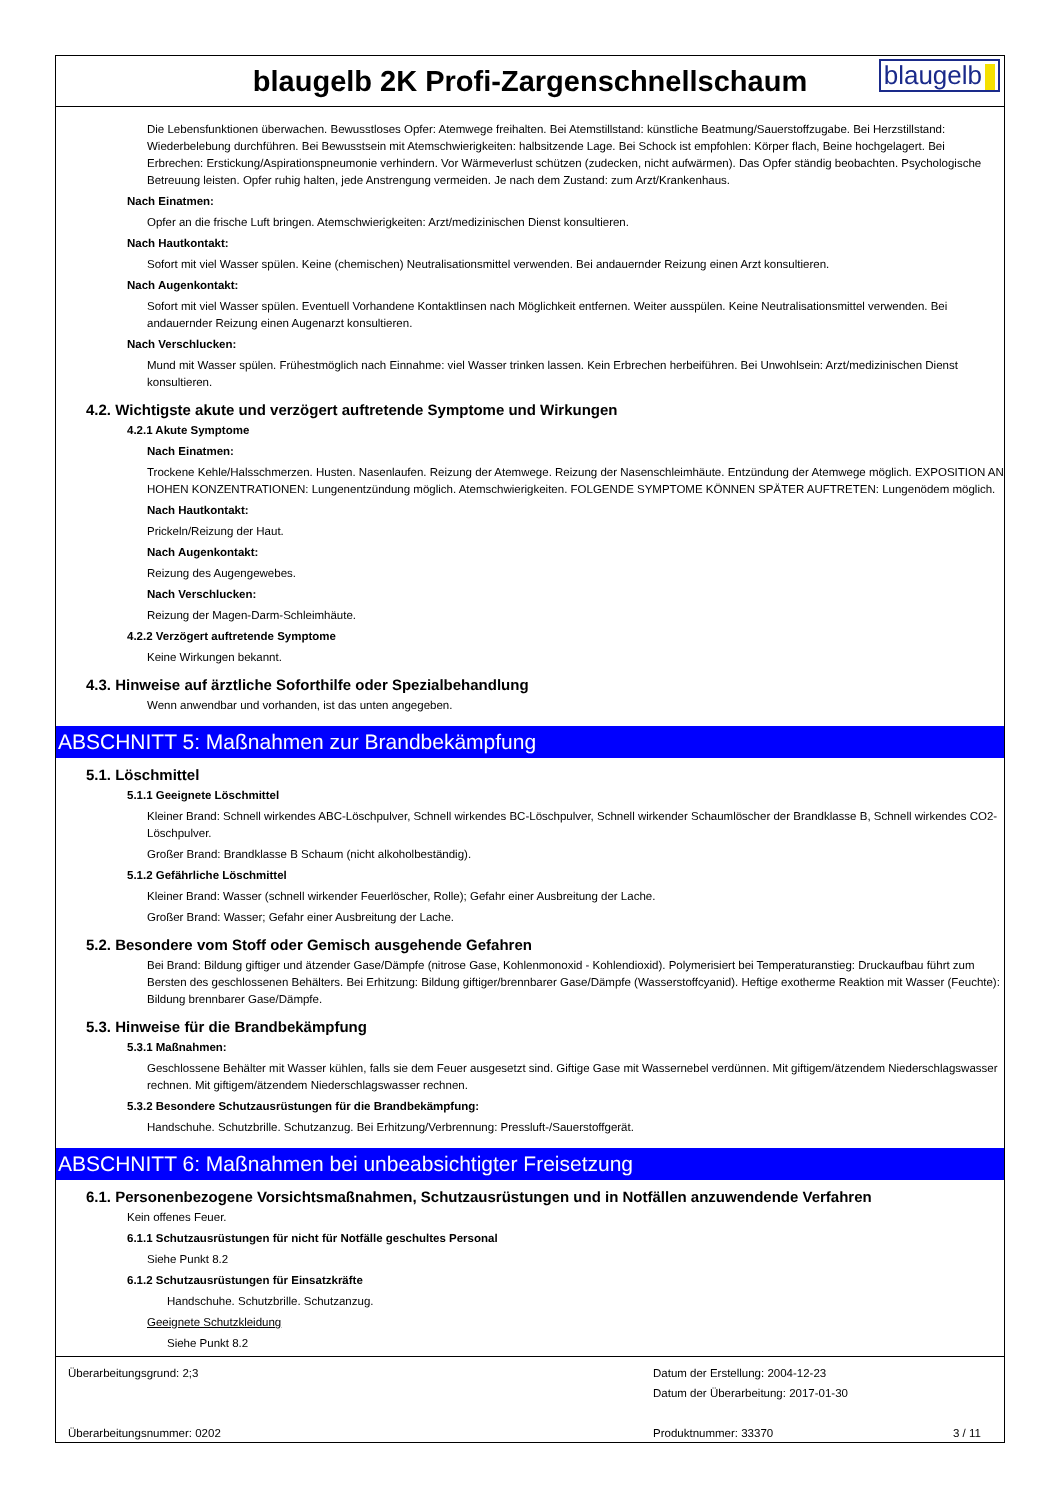blaugelb 2K Profi-Zargenschnellschaum
blaugelb
Die Lebensfunktionen überwachen. Bewusstloses Opfer: Atemwege freihalten. Bei Atemstillstand: künstliche Beatmung/Sauerstoffzugabe. Bei Herzstillstand: Wiederbelebung durchführen. Bei Bewusstsein mit Atemschwierigkeiten: halbsitzende Lage. Bei Schock ist empfohlen: Körper flach, Beine hochgelagert. Bei Erbrechen: Erstickung/Aspirationspneumonie verhindern. Vor Wärmeverlust schützen (zudecken, nicht aufwärmen). Das Opfer ständig beobachten. Psychologische Betreuung leisten. Opfer ruhig halten, jede Anstrengung vermeiden. Je nach dem Zustand: zum Arzt/Krankenhaus.
Nach Einatmen:
Opfer an die frische Luft bringen. Atemschwierigkeiten: Arzt/medizinischen Dienst konsultieren.
Nach Hautkontakt:
Sofort mit viel Wasser spülen. Keine (chemischen) Neutralisationsmittel verwenden. Bei andauernder Reizung einen Arzt konsultieren.
Nach Augenkontakt:
Sofort mit viel Wasser spülen. Eventuell Vorhandene Kontaktlinsen nach Möglichkeit entfernen. Weiter ausspülen. Keine Neutralisationsmittel verwenden. Bei andauernder Reizung einen Augenarzt konsultieren.
Nach Verschlucken:
Mund mit Wasser spülen. Frühestmöglich nach Einnahme: viel Wasser trinken lassen. Kein Erbrechen herbeiführen. Bei Unwohlsein: Arzt/medizinischen Dienst konsultieren.
4.2. Wichtigste akute und verzögert auftretende Symptome und Wirkungen
4.2.1 Akute Symptome
Nach Einatmen:
Trockene Kehle/Halsschmerzen. Husten. Nasenlaufen. Reizung der Atemwege. Reizung der Nasenschleimhäute. Entzündung der Atemwege möglich. EXPOSITION AN HOHEN KONZENTRATIONEN: Lungenentzündung möglich. Atemschwierigkeiten. FOLGENDE SYMPTOME KÖNNEN SPÄTER AUFTRETEN: Lungenödem möglich.
Nach Hautkontakt:
Prickeln/Reizung der Haut.
Nach Augenkontakt:
Reizung des Augengewebes.
Nach Verschlucken:
Reizung der Magen-Darm-Schleimhäute.
4.2.2 Verzögert auftretende Symptome
Keine Wirkungen bekannt.
4.3. Hinweise auf ärztliche Soforthilfe oder Spezialbehandlung
Wenn anwendbar und vorhanden, ist das unten angegeben.
ABSCHNITT 5: Maßnahmen zur Brandbekämpfung
5.1. Löschmittel
5.1.1 Geeignete Löschmittel
Kleiner Brand: Schnell wirkendes ABC-Löschpulver, Schnell wirkendes BC-Löschpulver, Schnell wirkender Schaumlöscher der Brandklasse B, Schnell wirkendes CO2-Löschpulver.
Großer Brand: Brandklasse B Schaum (nicht alkoholbeständig).
5.1.2 Gefährliche Löschmittel
Kleiner Brand: Wasser (schnell wirkender Feuerlöscher, Rolle); Gefahr einer Ausbreitung der Lache.
Großer Brand: Wasser; Gefahr einer Ausbreitung der Lache.
5.2. Besondere vom Stoff oder Gemisch ausgehende Gefahren
Bei Brand: Bildung giftiger und ätzender Gase/Dämpfe (nitrose Gase, Kohlenmonoxid - Kohlendioxid). Polymerisiert bei Temperaturanstieg: Druckaufbau führt zum Bersten des geschlossenen Behälters. Bei Erhitzung: Bildung giftiger/brennbarer Gase/Dämpfe (Wasserstoffcyanid). Heftige exotherme Reaktion mit Wasser (Feuchte): Bildung brennbarer Gase/Dämpfe.
5.3. Hinweise für die Brandbekämpfung
5.3.1 Maßnahmen:
Geschlossene Behälter mit Wasser kühlen, falls sie dem Feuer ausgesetzt sind. Giftige Gase mit Wassernebel verdünnen. Mit giftigem/ätzendem Niederschlagswasser rechnen. Mit giftigem/ätzendem Niederschlagswasser rechnen.
5.3.2 Besondere Schutzausrüstungen für die Brandbekämpfung:
Handschuhe. Schutzbrille. Schutzanzug. Bei Erhitzung/Verbrennung: Pressluft-/Sauerstoffgerät.
ABSCHNITT 6: Maßnahmen bei unbeabsichtigter Freisetzung
6.1. Personenbezogene Vorsichtsmaßnahmen, Schutzausrüstungen und in Notfällen anzuwendende Verfahren
Kein offenes Feuer.
6.1.1 Schutzausrüstungen für nicht für Notfälle geschultes Personal
Siehe Punkt 8.2
6.1.2 Schutzausrüstungen für Einsatzkräfte
Handschuhe. Schutzbrille. Schutzanzug.
Geeignete Schutzkleidung
Siehe Punkt 8.2
Überarbeitungsgrund: 2;3
Überarbeitungsnummer: 0202
Datum der Erstellung: 2004-12-23
Datum der Überarbeitung: 2017-01-30
Produktnummer: 33370
3 / 11